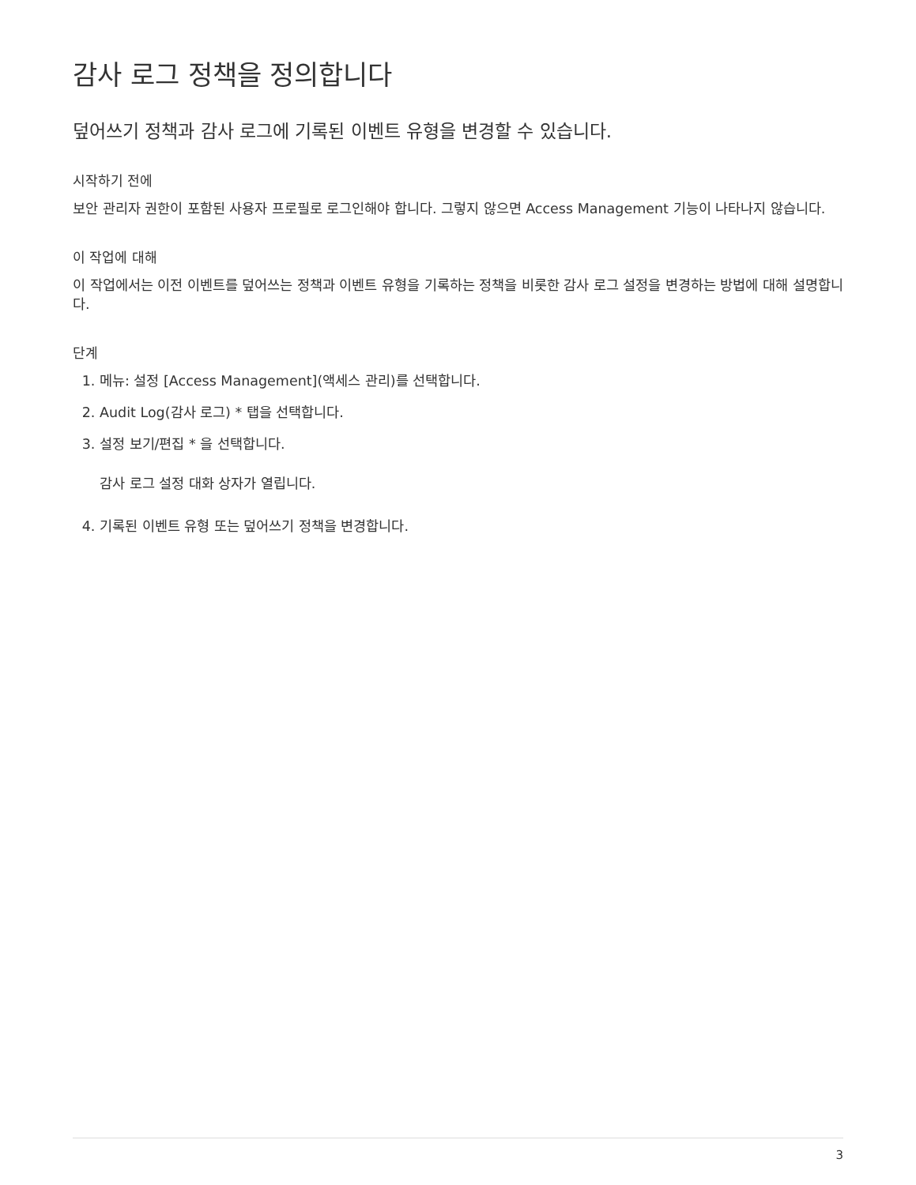감사 로그 정책을 정의합니다
덮어쓰기 정책과 감사 로그에 기록된 이벤트 유형을 변경할 수 있습니다.
시작하기 전에
보안 관리자 권한이 포함된 사용자 프로필로 로그인해야 합니다. 그렇지 않으면 Access Management 기능이 나타나지 않습니다.
이 작업에 대해
이 작업에서는 이전 이벤트를 덮어쓰는 정책과 이벤트 유형을 기록하는 정책을 비롯한 감사 로그 설정을 변경하는 방법에 대해 설명합니다.
단계
1. 메뉴: 설정 [Access Management](액세스 관리)를 선택합니다.
2. Audit Log(감사 로그) * 탭을 선택합니다.
3. 설정 보기/편집 * 을 선택합니다.
감사 로그 설정 대화 상자가 열립니다.
4. 기록된 이벤트 유형 또는 덮어쓰기 정책을 변경합니다.
3